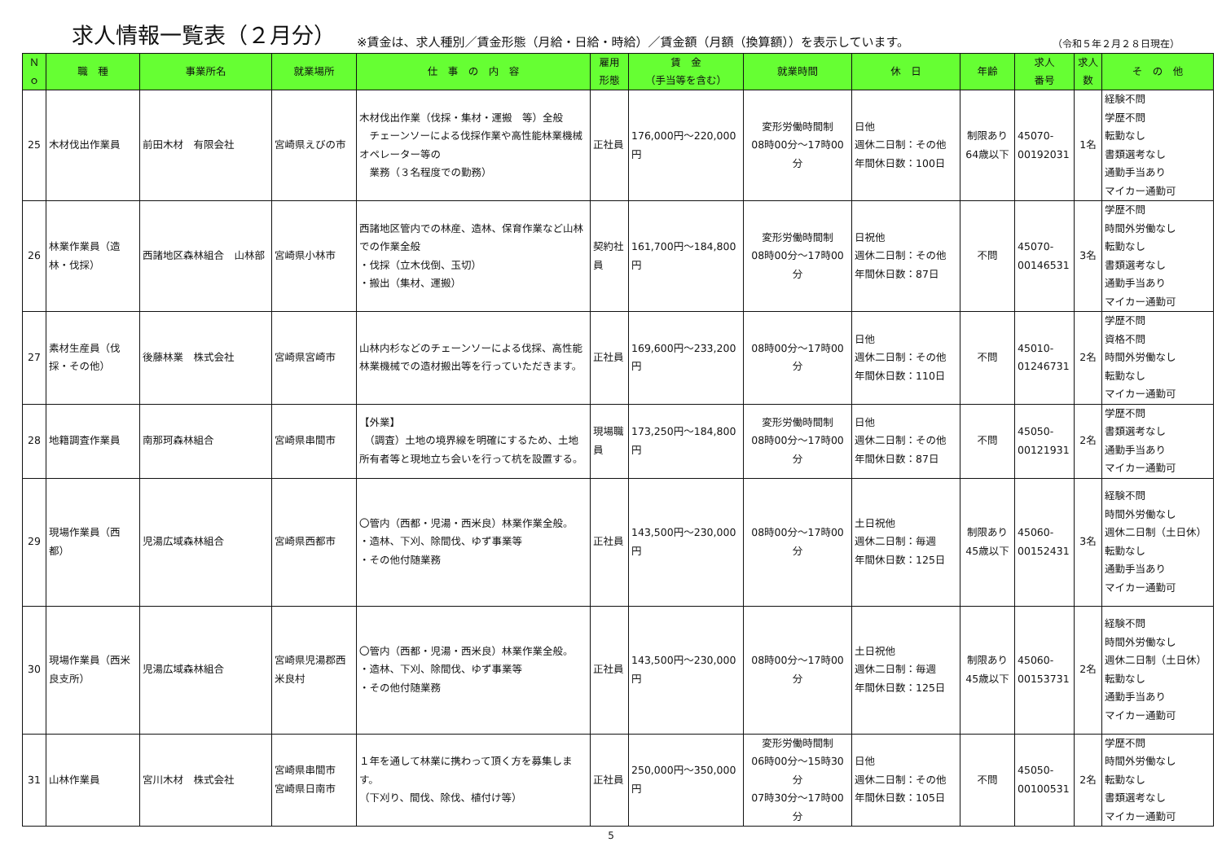求人情報一覧表（２月分）
※賃金は、求人種別／賃金形態（月給・日給・時給）／賃金額（月額（換算額））を表示しています。
（令和５年２月２８日現在）
| Ｎｏ | 職 種 | 事業所名 | 就業場所 | 仕 事 の 内 容 | 雇用 形態 | 賃 金 （手当等を含む） | 就業時間 | 休 日 | 年齢 | 求人 番号 | 求人 数 | そ の 他 |
| --- | --- | --- | --- | --- | --- | --- | --- | --- | --- | --- | --- | --- |
| 25 | 木材伐出作業員 | 前田木材 有限会社 | 宮崎県えびの市 | 木材伐出作業（伐採・集材・運搬 等）全般 チェーンソーによる伐採作業や高性能林業機械オペレーター等の 業務（３名程度での勤務） | 正社員 | 176,000円〜220,000円 | 変形労働時間制 08時00分〜17時00分 | 日他 週休二日制：その他 年間休日数：100日 | 制限あり 64歳以下 | 45070- 00192031 | 1名 | 経験不問 学歴不問 転勤なし 書類選考なし 通勤手当あり マイカー通勤可 |
| 26 | 林業作業員（造林・伐採） | 西諸地区森林組合 山林部 | 宮崎県小林市 | 西諸地区管内での林産、造林、保育作業など山林での作業全般 ・伐採（立木伐倒、玉切） ・搬出（集材、運搬） | 契約社員 | 161,700円〜184,800円 | 変形労働時間制 08時00分〜17時00分 | 日祝他 週休二日制：その他 年間休日数：87日 | 不問 | 45070- 00146531 | 3名 | 学歴不問 時間外労働なし 転勤なし 書類選考なし 通勤手当あり マイカー通勤可 |
| 27 | 素材生産員（伐採・その他） | 後藤林業 株式会社 | 宮崎県宮崎市 | 山林内杉などのチェーンソーによる伐採、高性能林業機械での造材搬出等を行っていただきます。 | 正社員 | 169,600円〜233,200円 | 08時00分〜17時00分 | 日他 週休二日制：その他 年間休日数：110日 | 不問 | 45010- 01246731 | 2名 | 学歴不問 資格不問 時間外労働なし 転勤なし マイカー通勤可 |
| 28 | 地籍調査作業員 | 南那珂森林組合 | 宮崎県串間市 | 【外業】 （調査）土地の境界線を明確にするため、土地所有者等と現地立ち会いを行って杭を設置する。 | 現場職員 | 173,250円〜184,800円 | 変形労働時間制 08時00分〜17時00分 | 日他 週休二日制：その他 年間休日数：87日 | 不問 | 45050- 00121931 | 2名 | 学歴不問 書類選考なし 通勤手当あり マイカー通勤可 |
| 29 | 現場作業員（西都） | 児湯広域森林組合 | 宮崎県西都市 | 〇管内（西都・児湯・西米良）林業作業全般。 ・造林、下刈、除間伐、ゆず事業等 ・その他付随業務 | 正社員 | 143,500円〜230,000円 | 08時00分〜17時00分 | 土日祝他 週休二日制：毎週 年間休日数：125日 | 制限あり 45歳以下 | 45060- 00152431 | 3名 | 経験不問 時間外労働なし 週休二日制（土日休） 転勤なし 通勤手当あり マイカー通勤可 |
| 30 | 現場作業員（西米良支所） | 児湯広域森林組合 | 宮崎県児湯郡西米良村 | 〇管内（西都・児湯・西米良）林業作業全般。 ・造林、下刈、除間伐、ゆず事業等 ・その他付随業務 | 正社員 | 143,500円〜230,000円 | 08時00分〜17時00分 | 土日祝他 週休二日制：毎週 年間休日数：125日 | 制限あり 45歳以下 | 45060- 00153731 | 2名 | 経験不問 時間外労働なし 週休二日制（土日休） 転勤なし 通勤手当あり マイカー通勤可 |
| 31 | 山林作業員 | 宮川木材 株式会社 | 宮崎県串間市 宮崎県日南市 | １年を通して林業に携わって頂く方を募集します。 （下刈り、間伐、除伐、植付け等） | 正社員 | 250,000円〜350,000円 | 変形労働時間制 06時00分〜15時30分 07時30分〜17時00分 | 日他 週休二日制：その他 年間休日数：105日 | 不問 | 45050- 00100531 | 2名 | 学歴不問 時間外労働なし 転勤なし 書類選考なし マイカー通勤可 |
5